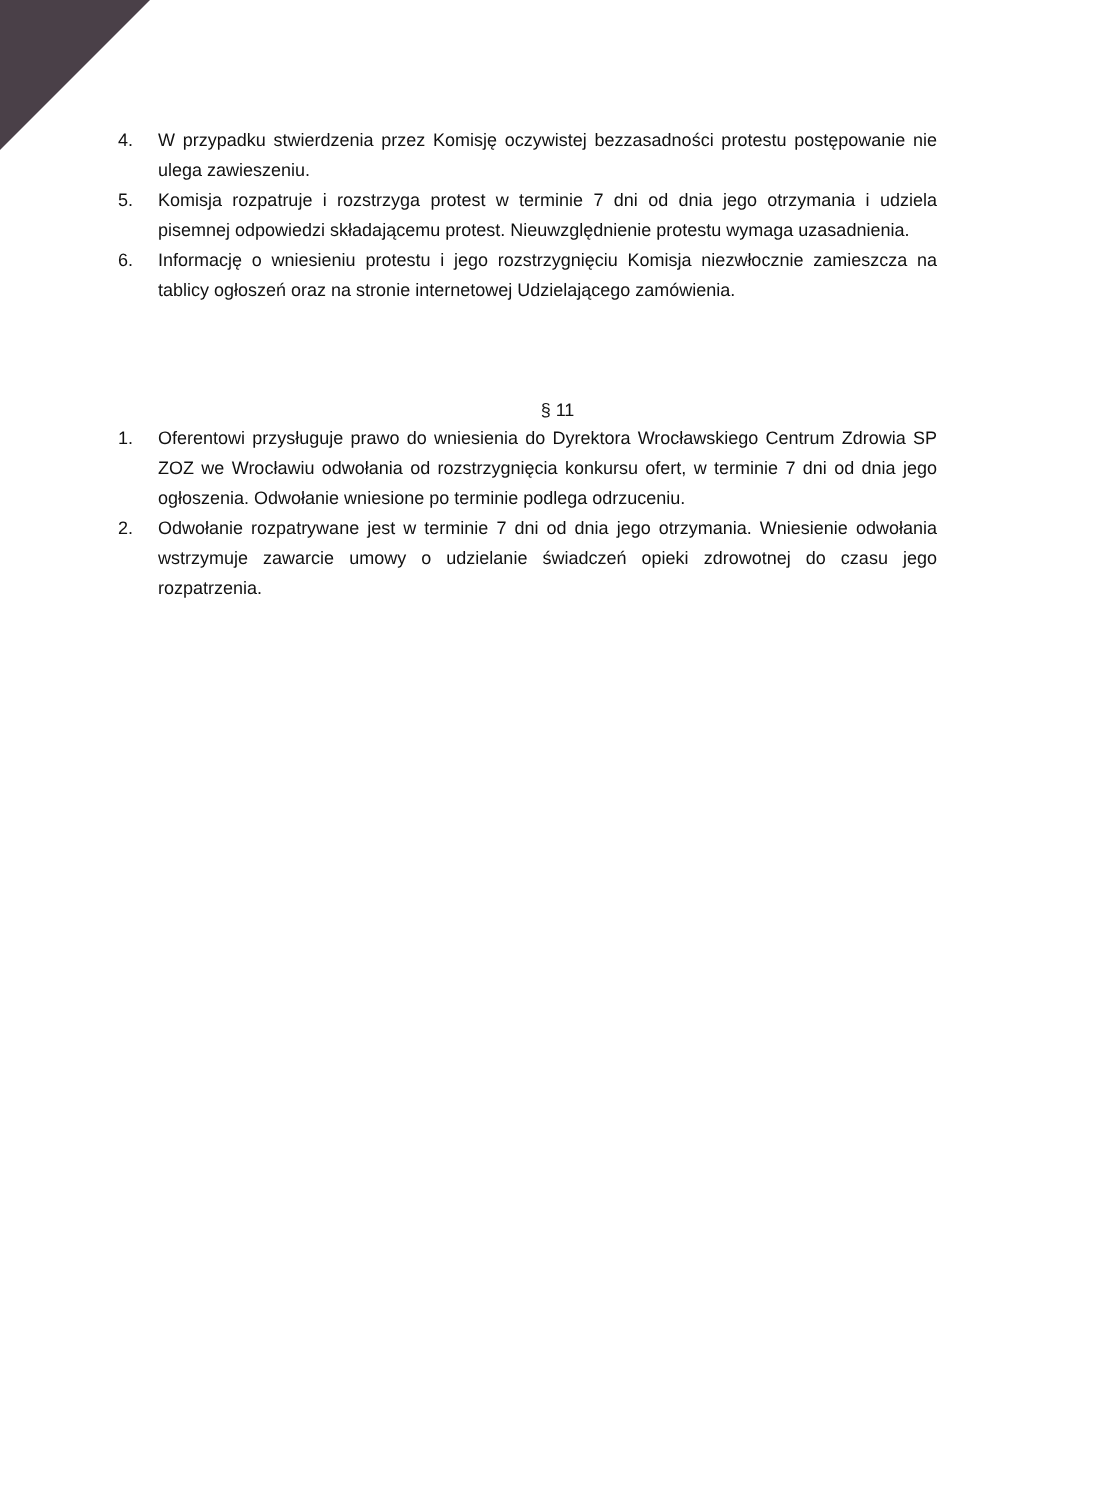4. W przypadku stwierdzenia przez Komisję oczywistej bezzasadności protestu postępowanie nie ulega zawieszeniu.
5. Komisja rozpatruje i rozstrzyga protest w terminie 7 dni od dnia jego otrzymania i udziela pisemnej odpowiedzi składającemu protest. Nieuwzględnienie protestu wymaga uzasadnienia.
6. Informację o wniesieniu protestu i jego rozstrzygnięciu Komisja niezwłocznie zamieszcza na tablicy ogłoszeń oraz na stronie internetowej Udzielającego zamówienia.
§ 11
1. Oferentowi przysługuje prawo do wniesienia do Dyrektora Wrocławskiego Centrum Zdrowia SP ZOZ we Wrocławiu odwołania od rozstrzygnięcia konkursu ofert, w terminie 7 dni od dnia jego ogłoszenia. Odwołanie wniesione po terminie podlega odrzuceniu.
2. Odwołanie rozpatrywane jest w terminie 7 dni od dnia jego otrzymania. Wniesienie odwołania wstrzymuje zawarcie umowy o udzielanie świadczeń opieki zdrowotnej do czasu jego rozpatrzenia.